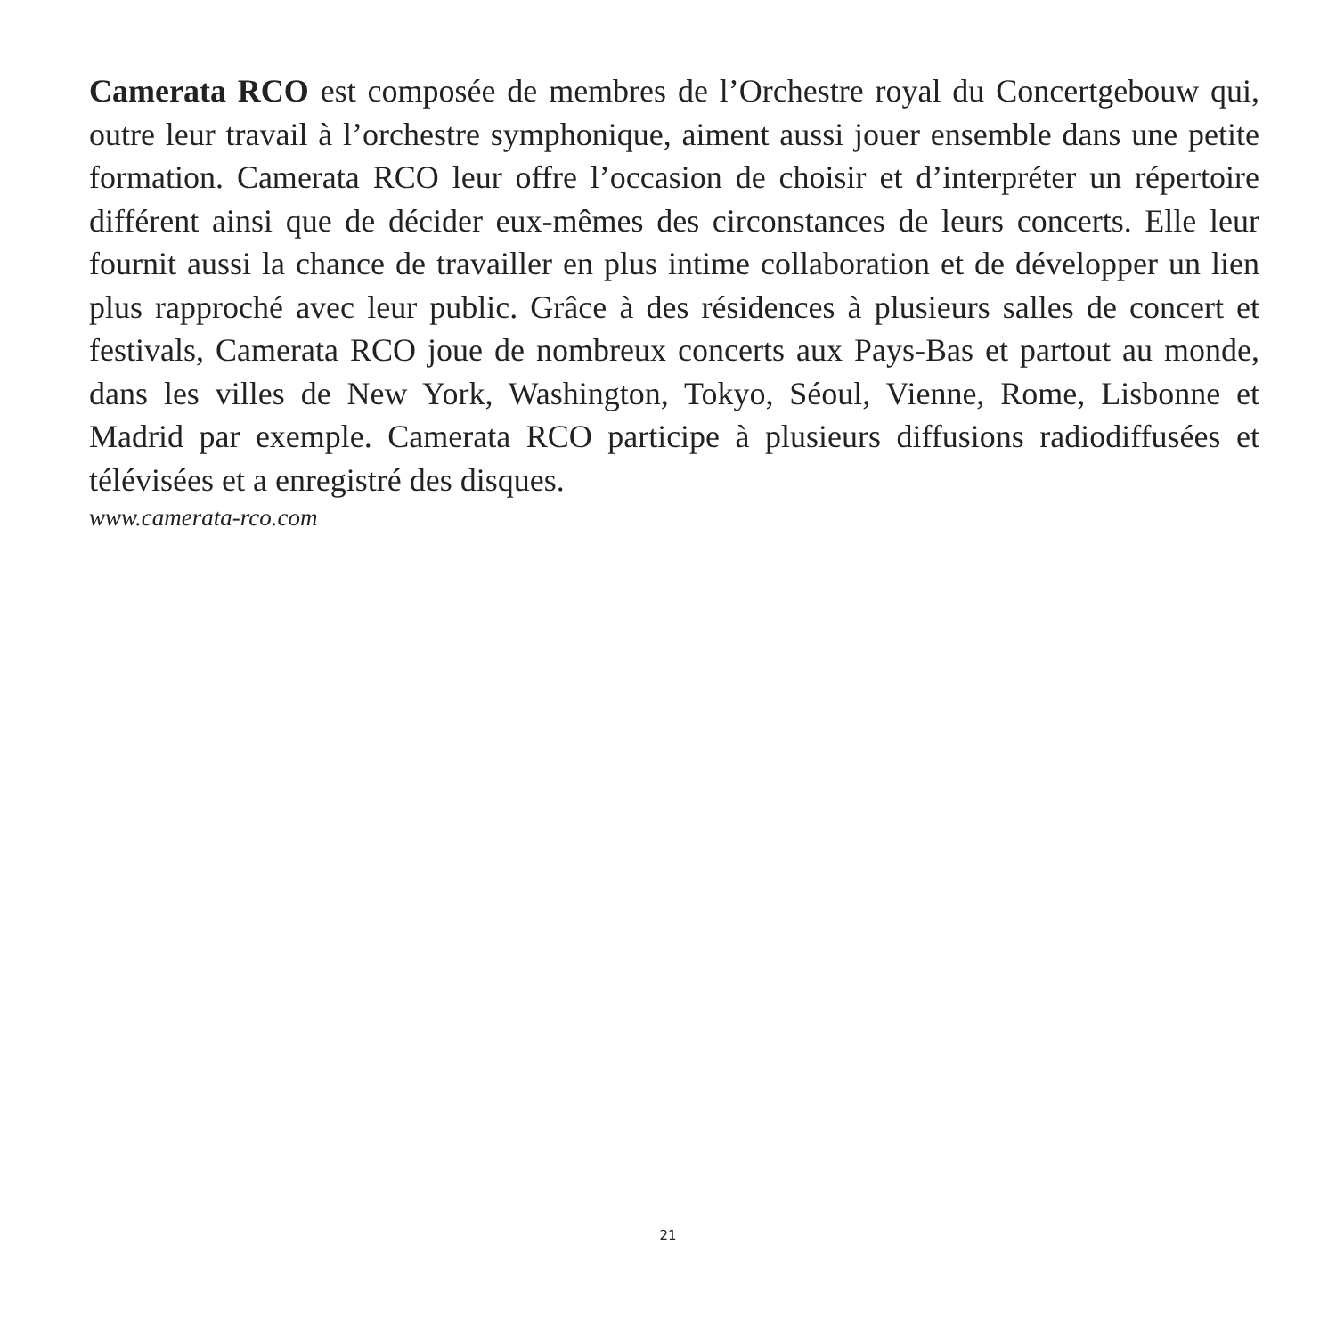Camerata RCO est composée de membres de l’Orchestre royal du Concertgebouw qui, outre leur travail à l’orchestre symphonique, aiment aussi jouer ensemble dans une petite formation. Camerata RCO leur offre l’occasion de choisir et d’interpréter un répertoire différent ainsi que de décider eux-mêmes des circonstances de leurs concerts. Elle leur fournit aussi la chance de travailler en plus intime collaboration et de développer un lien plus rapproché avec leur public. Grâce à des résidences à plusieurs salles de concert et festivals, Camerata RCO joue de nombreux concerts aux Pays-Bas et partout au monde, dans les villes de New York, Washington, Tokyo, Séoul, Vienne, Rome, Lisbonne et Madrid par exemple. Camerata RCO participe à plusieurs diffusions radiodiffusées et télévisées et a enregistré des disques.
www.camerata-rco.com
21